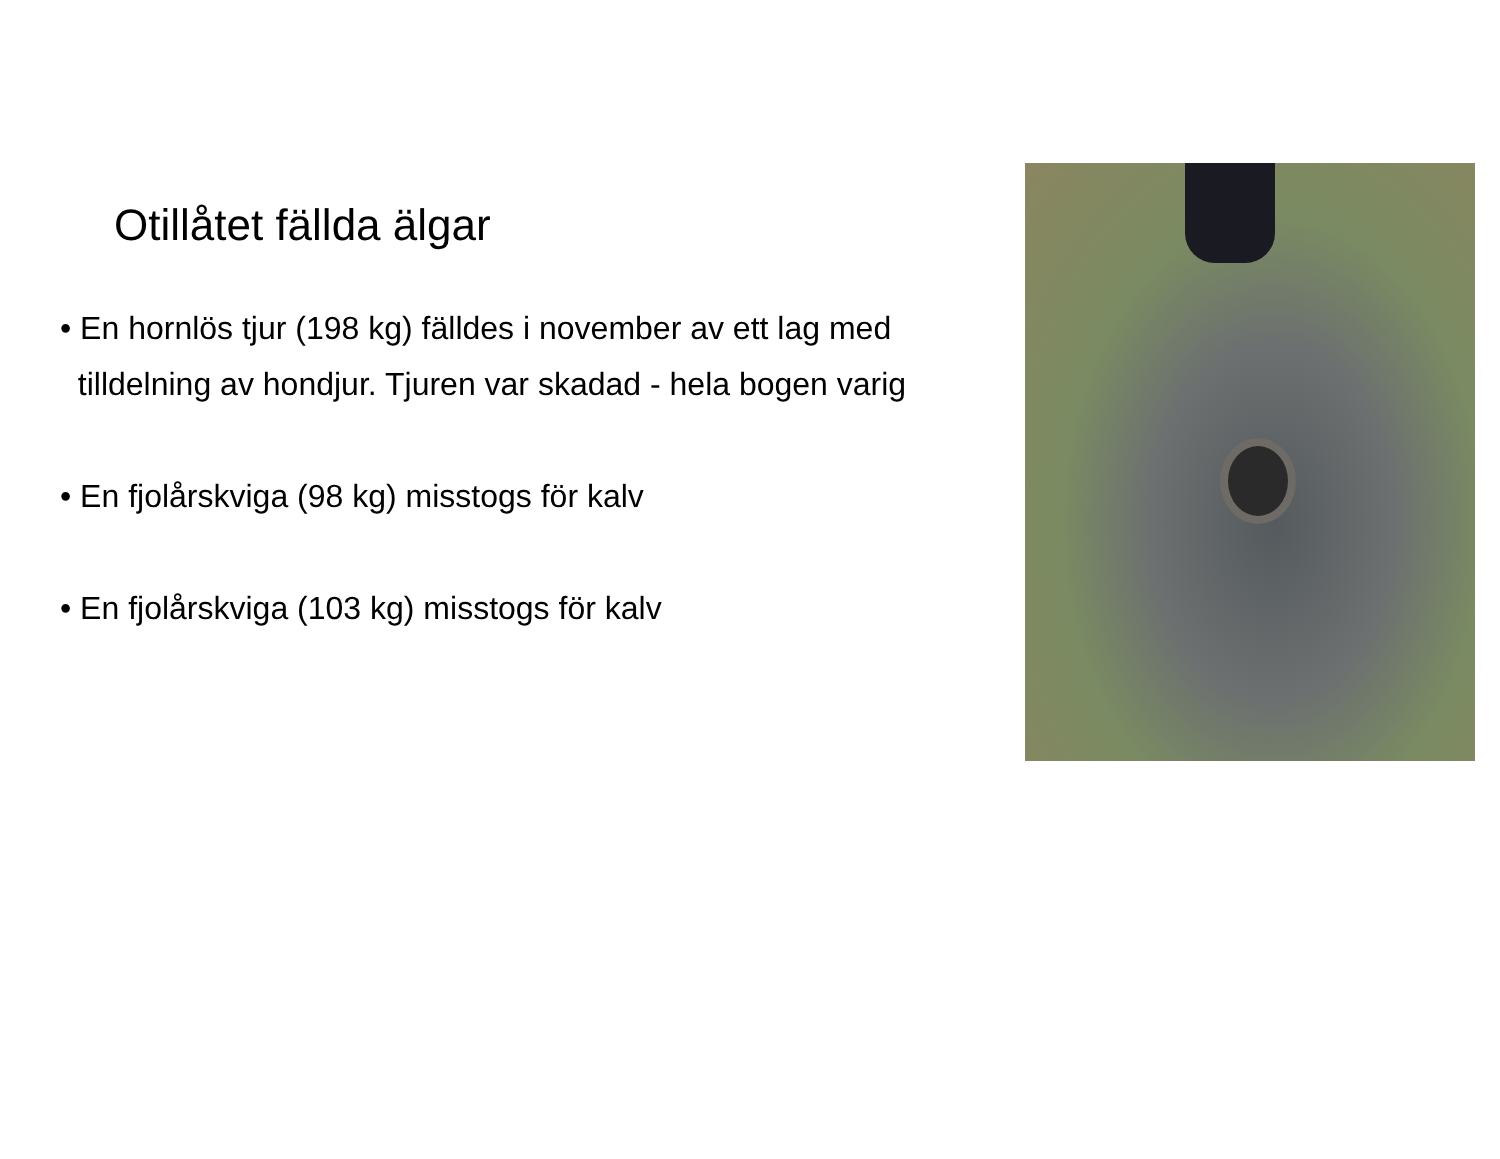Otillåtet fällda älgar
• En hornlös tjur (198 kg) fälldes i november av ett lag med
tilldelning av hondjur. Tjuren var skadad - hela bogen varig
• En fjolårskviga (98 kg) misstogs för kalv
• En fjolårskviga (103 kg) misstogs för kalv